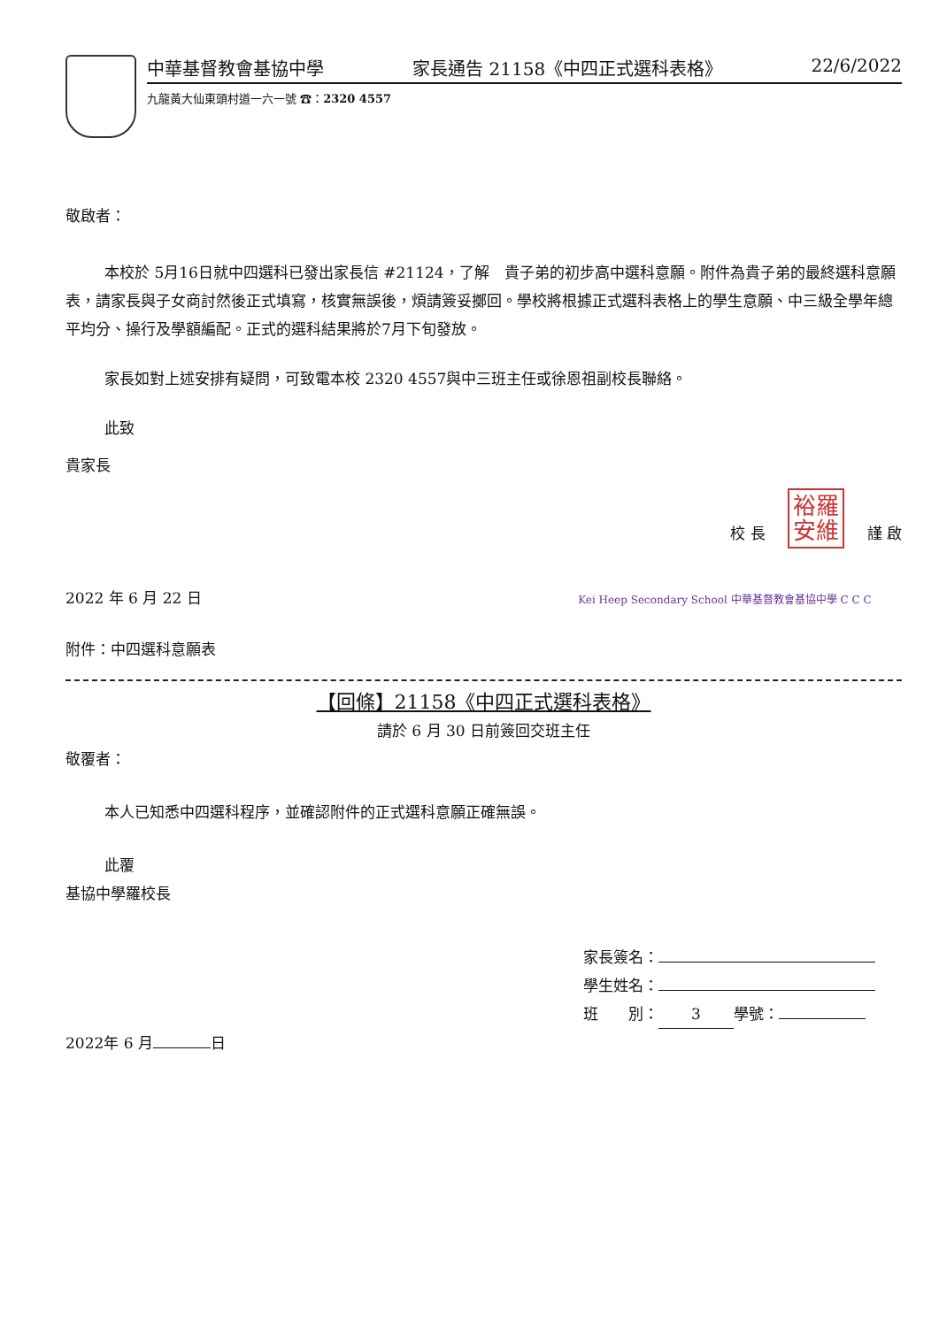中華基督教會基協中學 家長通告 21158《中四正式選科表格》 22/6/2022
九龍黃大仙東頭村道一六一號 ☎：2320 4557
敬啟者：
本校於 5月16日就中四選科已發出家長信 #21124，了解　貴子弟的初步高中選科意願。附件為貴子弟的最終選科意願表，請家長與子女商討然後正式填寫，核實無誤後，煩請簽妥擲回。學校將根據正式選科表格上的學生意願、中三級全學年總平均分、操行及學額編配。正式的選科結果將於7月下旬發放。
家長如對上述安排有疑問，可致電本校 2320 4557與中三班主任或徐恩祖副校長聯絡。
此致
貴家長
校 長 裕羅
安維 謹 啟
2022 年 6 月 22 日 Kei Heep Secondary School 中華基督教會基協中學 C C C
附件：中四選科意願表
【回條】21158《中四正式選科表格》
請於 6 月 30 日前簽回交班主任
敬覆者：
本人已知悉中四選科程序，並確認附件的正式選科意願正確無誤。
此覆
基協中學羅校長
家長簽名：
學生姓名：
班　　別： 3 學號：
2022年 6 月 日